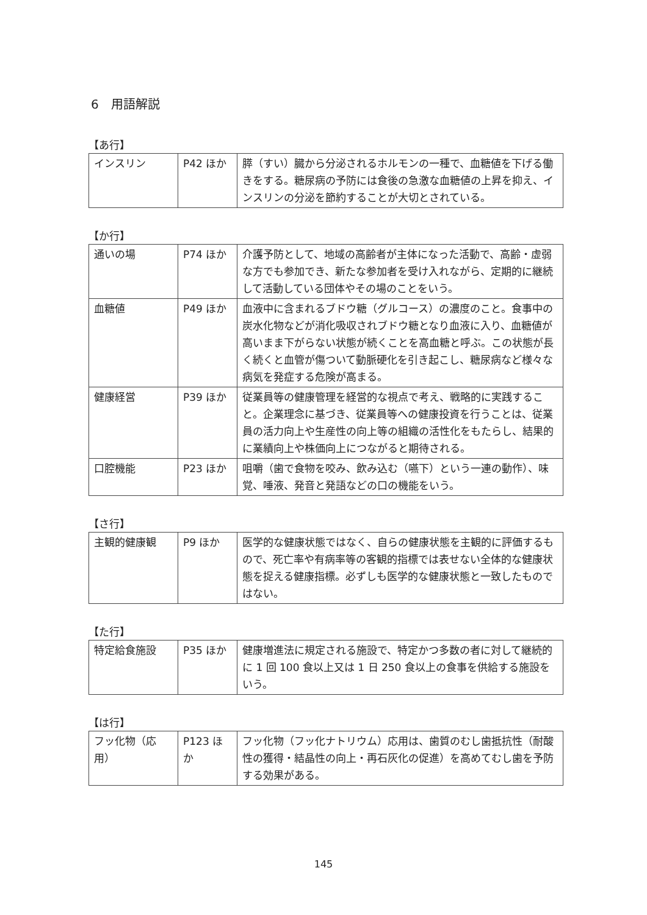6　用語解説
【あ行】
| インスリン | P42 ほか | 膵（すい）臓から分泌されるホルモンの一種で、血糖値を下げる働きをする。糖尿病の予防には食後の急激な血糖値の上昇を抑え、インスリンの分泌を節約することが大切とされている。 |
【か行】
| 通いの場 | P74 ほか | 介護予防として、地域の高齢者が主体になった活動で、高齢・虚弱な方でも参加でき、新たな参加者を受け入れながら、定期的に継続して活動している団体やその場のことをいう。 |
| 血糖値 | P49 ほか | 血液中に含まれるブドウ糖（グルコース）の濃度のこと。食事中の炭水化物などが消化吸収されブドウ糖となり血液に入り、血糖値が高いまま下がらない状態が続くことを高血糖と呼ぶ。この状態が長く続くと血管が傷ついて動脈硬化を引き起こし、糖尿病など様々な病気を発症する危険が高まる。 |
| 健康経営 | P39 ほか | 従業員等の健康管理を経営的な視点で考え、戦略的に実践すること。企業理念に基づき、従業員等への健康投資を行うことは、従業員の活力向上や生産性の向上等の組織の活性化をもたらし、結果的に業績向上や株価向上につながると期待される。 |
| 口腔機能 | P23 ほか | 咀嚼（歯で食物を咬み、飲み込む（嚥下）という一連の動作）、味覚、唾液、発音と発語などの口の機能をいう。 |
【さ行】
| 主観的健康観 | P9 ほか | 医学的な健康状態ではなく、自らの健康状態を主観的に評価するもので、死亡率や有病率等の客観的指標では表せない全体的な健康状態を捉える健康指標。必ずしも医学的な健康状態と一致したものではない。 |
【た行】
| 特定給食施設 | P35 ほか | 健康増進法に規定される施設で、特定かつ多数の者に対して継続的に 1 回 100 食以上又は 1 日 250 食以上の食事を供給する施設をいう。 |
【は行】
| フッ化物（応用） | P123 ほか | フッ化物（フッ化ナトリウム）応用は、歯質のむし歯抵抗性（耐酸性の獲得・結晶性の向上・再石灰化の促進）を高めてむし歯を予防する効果がある。 |
145